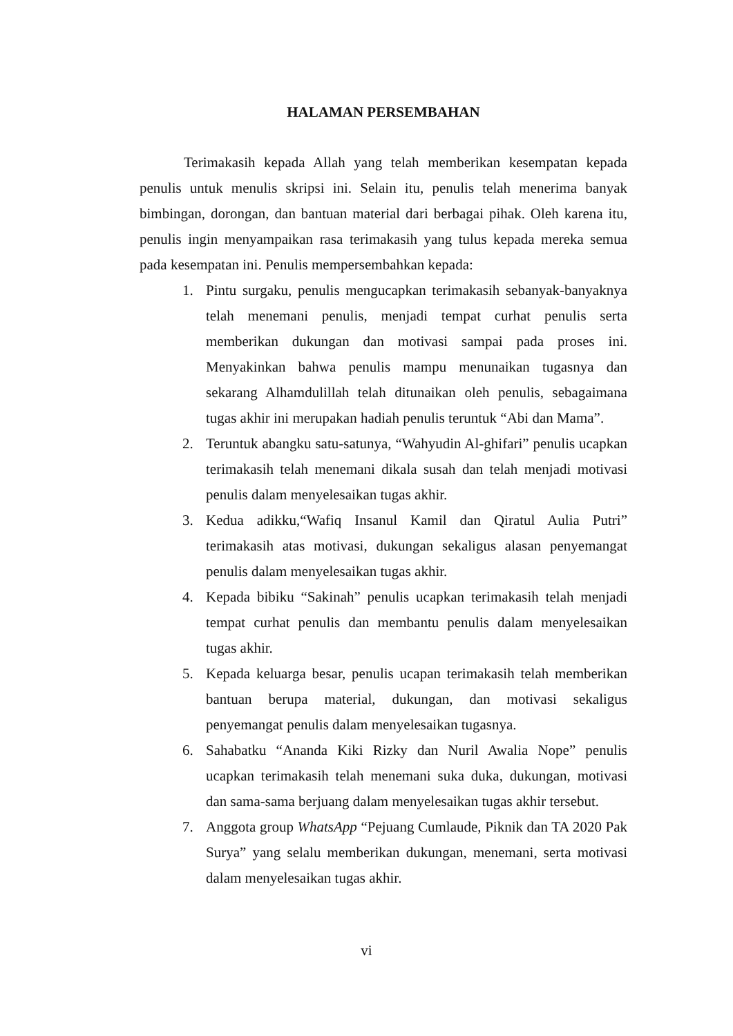HALAMAN PERSEMBAHAN
Terimakasih kepada Allah yang telah memberikan kesempatan kepada penulis untuk menulis skripsi ini. Selain itu, penulis telah menerima banyak bimbingan, dorongan, dan bantuan material dari berbagai pihak. Oleh karena itu, penulis ingin menyampaikan rasa terimakasih yang tulus kepada mereka semua pada kesempatan ini. Penulis mempersembahkan kepada:
1. Pintu surgaku, penulis mengucapkan terimakasih sebanyak-banyaknya telah menemani penulis, menjadi tempat curhat penulis serta memberikan dukungan dan motivasi sampai pada proses ini. Menyakinkan bahwa penulis mampu menunaikan tugasnya dan sekarang Alhamdulillah telah ditunaikan oleh penulis, sebagaimana tugas akhir ini merupakan hadiah penulis teruntuk “Abi dan Mama”.
2. Teruntuk abangku satu-satunya, “Wahyudin Al-ghifari” penulis ucapkan terimakasih telah menemani dikala susah dan telah menjadi motivasi penulis dalam menyelesaikan tugas akhir.
3. Kedua adikku,“Wafiq Insanul Kamil dan Qiratul Aulia Putri” terimakasih atas motivasi, dukungan sekaligus alasan penyemangat penulis dalam menyelesaikan tugas akhir.
4. Kepada bibiku “Sakinah” penulis ucapkan terimakasih telah menjadi tempat curhat penulis dan membantu penulis dalam menyelesaikan tugas akhir.
5. Kepada keluarga besar, penulis ucapan terimakasih telah memberikan bantuan berupa material, dukungan, dan motivasi sekaligus penyemangat penulis dalam menyelesaikan tugasnya.
6. Sahabatku “Ananda Kiki Rizky dan Nuril Awalia Nope” penulis ucapkan terimakasih telah menemani suka duka, dukungan, motivasi dan sama-sama berjuang dalam menyelesaikan tugas akhir tersebut.
7. Anggota group WhatsApp “Pejuang Cumlaude, Piknik dan TA 2020 Pak Surya” yang selalu memberikan dukungan, menemani, serta motivasi dalam menyelesaikan tugas akhir.
vi